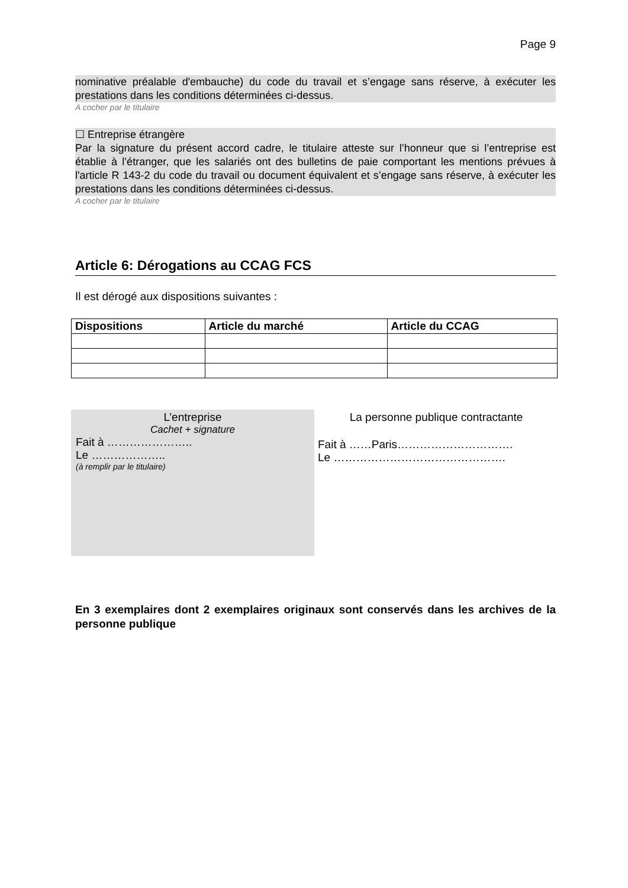Page 9
nominative préalable d'embauche) du code du travail et s’engage sans réserve, à exécuter les prestations dans les conditions déterminées ci-dessus.
A cocher par le titulaire
☐ Entreprise étrangère
Par la signature du présent accord cadre, le titulaire atteste sur l’honneur que si l’entreprise est établie à l’étranger, que les salariés ont des bulletins de paie comportant les mentions prévues à l'article R 143-2 du code du travail ou document équivalent et s’engage sans réserve, à exécuter les prestations dans les conditions déterminées ci-dessus.
A cocher par le titulaire
Article 6: Dérogations au CCAG FCS
Il est dérogé aux dispositions suivantes :
| Dispositions | Article du marché | Article du CCAG |
| --- | --- | --- |
L’entreprise
Cachet + signature
Fait à …………………..
Le ………………..
(à remplir par le titulaire)
La personne publique contractante
Fait à ……Paris………………………….
Le ……………………………………….
En 3 exemplaires dont 2 exemplaires originaux sont conservés dans les archives de la personne publique